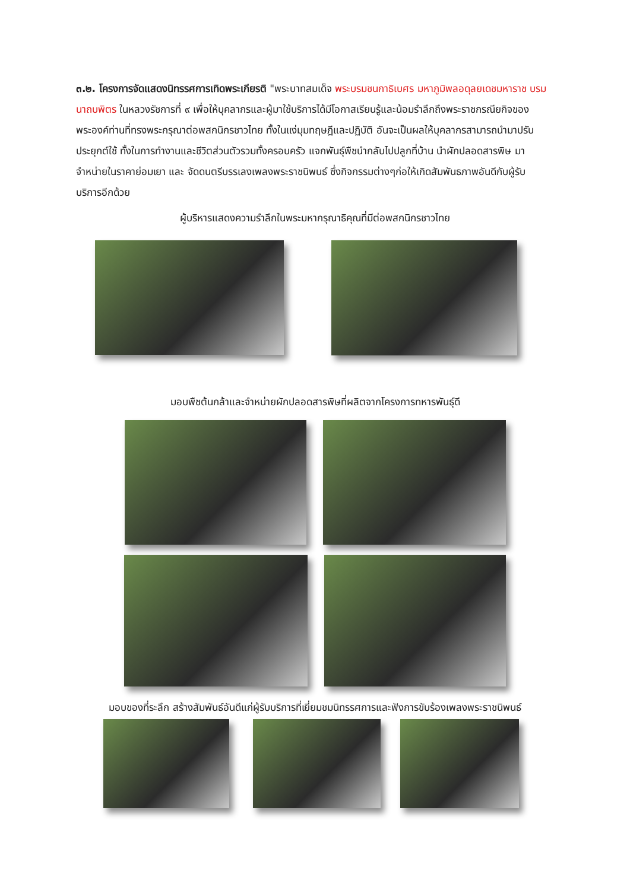๓.๒. โครงการจัดแสดงนิทรรศการเทิดพระเกียรติ "พระบาทสมเด็จ พระบรมชนกาธิเบศร มหาภูมิพลอดุลยเดชมหาราช บรมนาถบพิตร ในหลวงรัชการที่ ๙ เพื่อให้บุคลากรและผู้มาใช้บริการได้มีโอกาสเรียนรู้และน้อมรำลึกถึงพระราชกรณียกิจของพระองค์ท่านที่ทรงพระกรุณาต่อพสกนิกรชาวไทย ทั้งในแง่มุมทฤษฎีและปฏิบัติ อันจะเป็นผลให้บุคลากรสามารถนำมาปรับประยุกต์ใช้ ทั้งในการทำงานและชีวิตส่วนตัวรวมทั้งครอบครัว แจกพันธุ์พืชนำกลับไปปลูกที่บ้าน นำผักปลอดสารพิษ มาจำหน่ายในราคาย่อมเยา และ จัดดนตรีบรรเลงเพลงพระราชนิพนธ์ ซึ่งกิจกรรมต่างๆก่อให้เกิดสัมพันธภาพอันดีกับผู้รับบริการอีกด้วย
ผู้บริหารแสดงความรำลึกในพระมหากรุณาธิคุณที่มีต่อพสกนิกรชาวไทย
มอบพืชต้นกล้าและจำหน่ายผักปลอดสารพิษที่ผลิตจากโครงการทหารพันธุ์ดี
มอบของที่ระลึก สร้างสัมพันธ์อันดีแก่ผู้รับบริการที่เยี่ยมชมนิทรรศการและฟังการขับร้องเพลงพระราชนิพนธ์